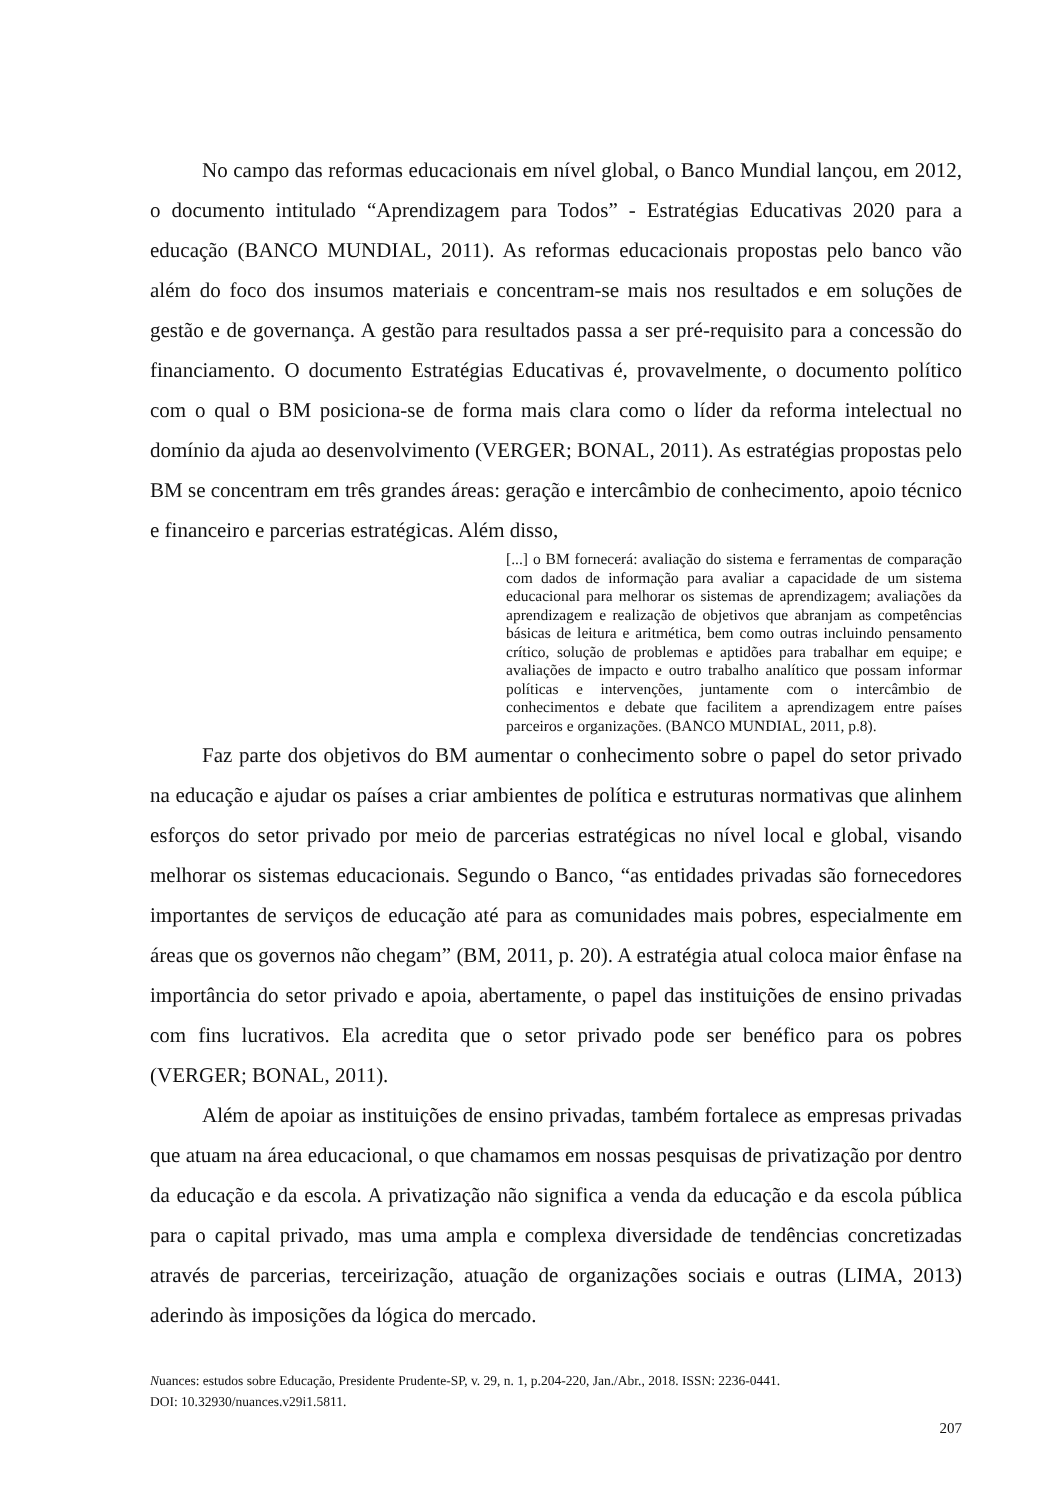No campo das reformas educacionais em nível global, o Banco Mundial lançou, em 2012, o documento intitulado “Aprendizagem para Todos” - Estratégias Educativas 2020 para a educação (BANCO MUNDIAL, 2011). As reformas educacionais propostas pelo banco vão além do foco dos insumos materiais e concentram-se mais nos resultados e em soluções de gestão e de governança. A gestão para resultados passa a ser pré-requisito para a concessão do financiamento. O documento Estratégias Educativas é, provavelmente, o documento político com o qual o BM posiciona-se de forma mais clara como o líder da reforma intelectual no domínio da ajuda ao desenvolvimento (VERGER; BONAL, 2011). As estratégias propostas pelo BM se concentram em três grandes áreas: geração e intercâmbio de conhecimento, apoio técnico e financeiro e parcerias estratégicas. Além disso,
[...] o BM fornecerá: avaliação do sistema e ferramentas de comparação com dados de informação para avaliar a capacidade de um sistema educacional para melhorar os sistemas de aprendizagem; avaliações da aprendizagem e realização de objetivos que abranjam as competências básicas de leitura e aritmética, bem como outras incluindo pensamento crítico, solução de problemas e aptidões para trabalhar em equipe; e avaliações de impacto e outro trabalho analítico que possam informar políticas e intervenções, juntamente com o intercâmbio de conhecimentos e debate que facilitem a aprendizagem entre países parceiros e organizações. (BANCO MUNDIAL, 2011, p.8).
Faz parte dos objetivos do BM aumentar o conhecimento sobre o papel do setor privado na educação e ajudar os países a criar ambientes de política e estruturas normativas que alinhem esforços do setor privado por meio de parcerias estratégicas no nível local e global, visando melhorar os sistemas educacionais. Segundo o Banco, “as entidades privadas são fornecedores importantes de serviços de educação até para as comunidades mais pobres, especialmente em áreas que os governos não chegam” (BM, 2011, p. 20). A estratégia atual coloca maior ênfase na importância do setor privado e apoia, abertamente, o papel das instituições de ensino privadas com fins lucrativos. Ela acredita que o setor privado pode ser benéfico para os pobres (VERGER; BONAL, 2011).
Além de apoiar as instituições de ensino privadas, também fortalece as empresas privadas que atuam na área educacional, o que chamamos em nossas pesquisas de privatização por dentro da educação e da escola. A privatização não significa a venda da educação e da escola pública para o capital privado, mas uma ampla e complexa diversidade de tendências concretizadas através de parcerias, terceirização, atuação de organizações sociais e outras (LIMA, 2013) aderindo às imposições da lógica do mercado.
Nuances: estudos sobre Educação, Presidente Prudente-SP, v. 29, n. 1, p.204-220, Jan./Abr., 2018. ISSN: 2236-0441.
DOI: 10.32930/nuances.v29i1.5811.
207